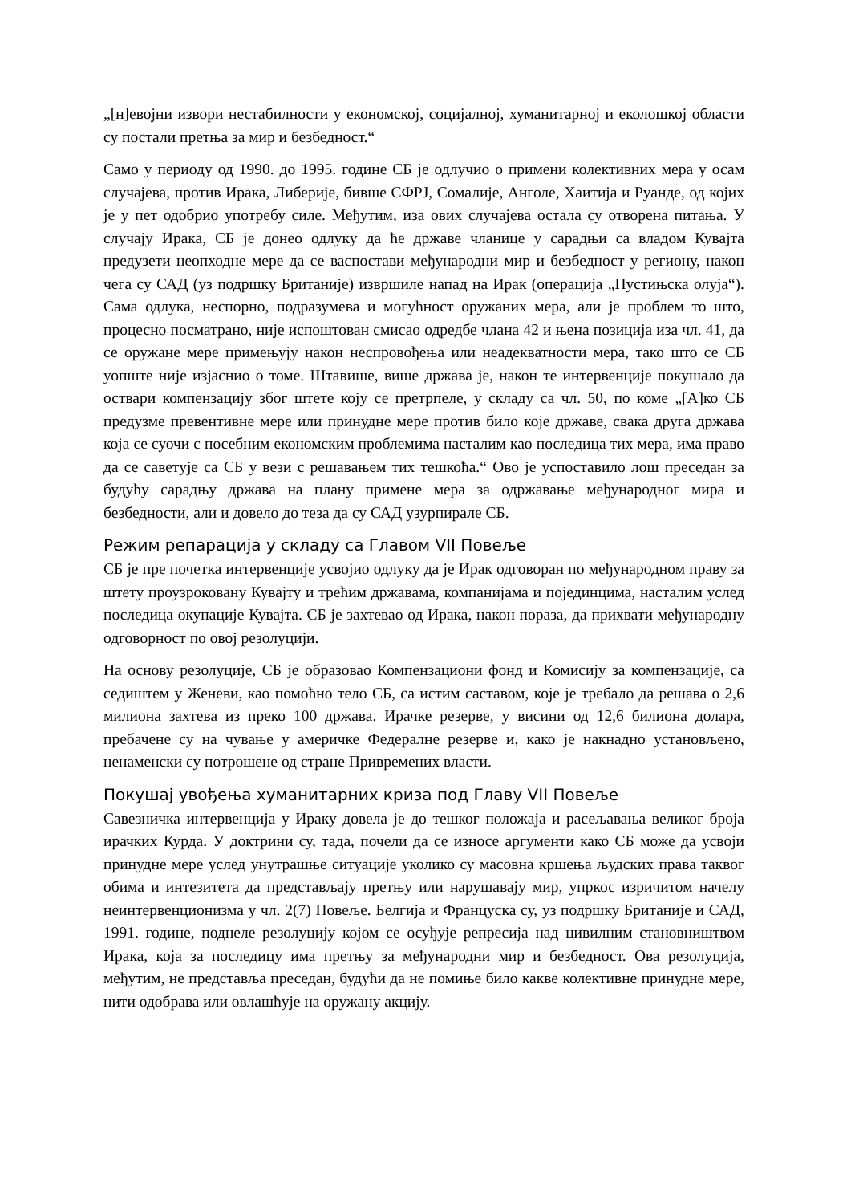„[н]евојни извори нестабилности у економској, социјалној, хуманитарној и еколошкој области су постали претња за мир и безбедност.“
Само у периоду од 1990. до 1995. године СБ је одлучио о примени колективних мера у осам случајева, против Ирака, Либерије, бивше СФРЈ, Сомалије, Анголе, Хаитија и Руанде, од којих је у пет одобрио употребу силе. Међутим, иза ових случајева остала су отворена питања. У случају Ирака, СБ је донео одлуку да ће државе чланице у сарадњи са владом Кувајта предузети неопходне мере да се васпостави међународни мир и безбедност у региону, након чега су САД (уз подршку Британије) извршиле напад на Ирак (операција „Пустињска олуја“). Сама одлука, неспорно, подразумева и могућност оружаних мера, али је проблем то што, процесно посматрано, није испоштован смисао одредбе члана 42 и њена позиција иза чл. 41, да се оружане мере примењују након неспровођења или неадекватности мера, тако што се СБ уопште није изјаснио о томе. Штавише, више држава је, након те интервенције покушало да оствари компензацију због штете коју се претрпеле, у складу са чл. 50, по коме „[А]ко СБ предузме превентивне мере или принудне мере против било које државе, свака друга држава која се суочи с посебним економским проблемима насталим као последица тих мера, има право да се саветује са СБ у вези с решавањем тих тешкоћа.“ Ово је успоставило лош преседан за будућу сарадњу држава на плану примене мера за одржавање међународног мира и безбедности, али и довело до теза да су САД узурпирале СБ.
Режим репарација у складу са Главом VII Повеље
СБ је пре почетка интервенције усвојио одлуку да је Ирак одговоран по међународном праву за штету проузроковану Кувајту и трећим државама, компанијама и појединцима, насталим услед последица окупације Кувајта. СБ је захтевао од Ирака, након пораза, да прихвати међународну одговорност по овој резолуцији.
На основу резолуције, СБ је образовао Компензациони фонд и Комисију за компензације, са седиштем у Женеви, као помоћно тело СБ, са истим саставом, које је требало да решава о 2,6 милиона захтева из преко 100 држава. Ирачке резерве, у висини од 12,6 билиона долара, пребачене су на чување у америчке Федералне резерве и, како је накнадно установљено, ненаменски су потрошене од стране Привремених власти.
Покушај увођења хуманитарних криза под Главу VII Повеље
Савезничка интервенција у Ираку довела је до тешког положаја и расељавања великог броја ирачких Курда. У доктрини су, тада, почели да се износе аргументи како СБ може да усвоји принудне мере услед унутрашње ситуације уколико су масовна кршења људских права таквог обима и интезитета да представљају претњу или нарушавају мир, упркос изричитом начелу неинтервенционизма у чл. 2(7) Повеље. Белгија и Француска су, уз подршку Британије и САД, 1991. године, поднеле резолуцију којом се осуђује репресија над цивилним становништвом Ирака, која за последицу има претњу за међународни мир и безбедност. Ова резолуција, међутим, не представља преседан, будући да не помиње било какве колективне принудне мере, нити одобрава или овлашћује на оружану акцију.